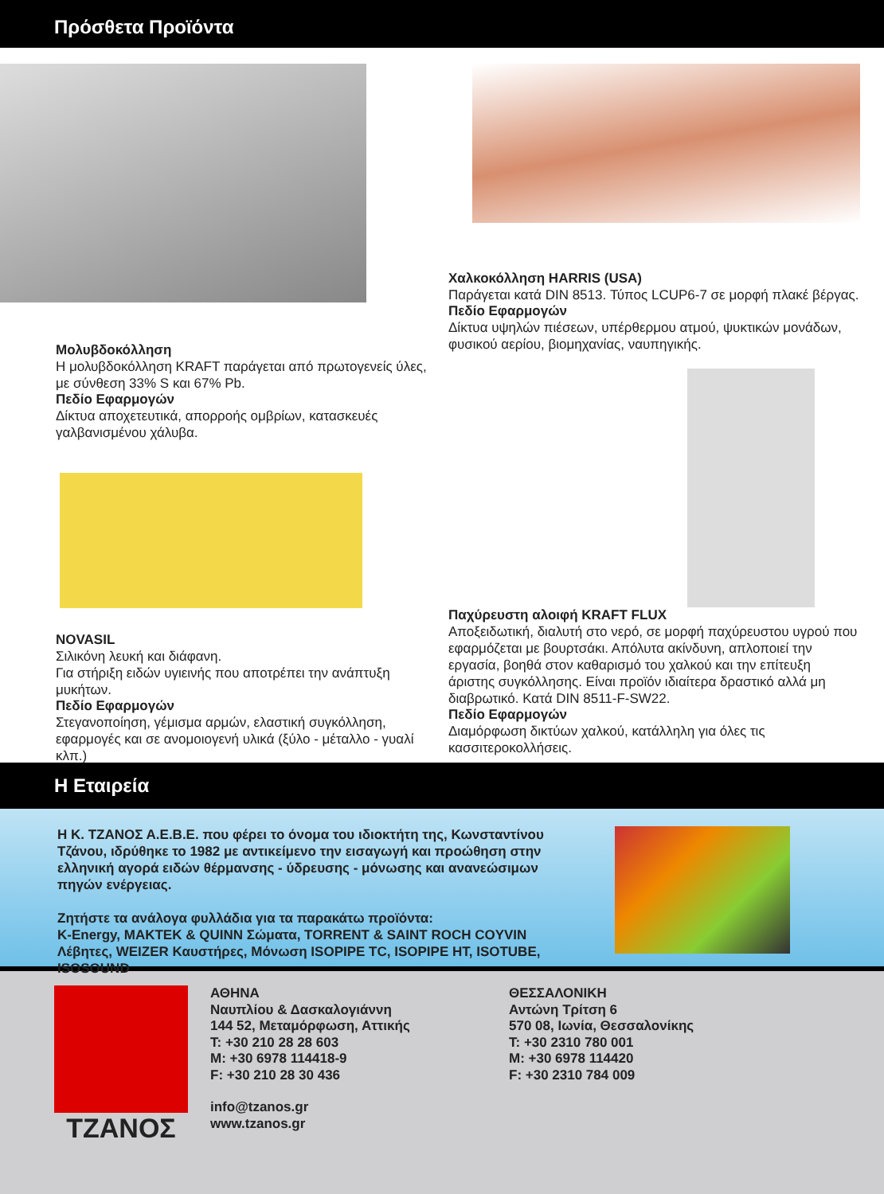Πρόσθετα Προϊόντα
Μολυβδοκόλληση
Η μολυβδοκόλληση KRAFT παράγεται από πρωτογενείς ύλες, με σύνθεση 33% S και 67% Pb.
Πεδίο Εφαρμογών
Δίκτυα αποχετευτικά, απορροής ομβρίων, κατασκευές γαλβανισμένου χάλυβα.
NOVASIL
Σιλικόνη λευκή και διάφανη.
Για στήριξη ειδών υγιεινής που αποτρέπει την ανάπτυξη μυκήτων.
Πεδίο Εφαρμογών
Στεγανοποίηση, γέμισμα αρμών, ελαστική συγκόλληση, εφαρμογές και σε ανομοιογενή υλικά (ξύλο - μέταλλο - γυαλί κλπ.)
Χαλκοκόλληση HARRIS (USA)
Παράγεται κατά DIN 8513. Τύπος LCUP6-7 σε μορφή πλακέ βέργας.
Πεδίο Εφαρμογών
Δίκτυα υψηλών πιέσεων, υπέρθερμου ατμού, ψυκτικών μονάδων, φυσικού αερίου, βιομηχανίας, ναυπηγικής.
Παχύρευστη αλοιφή KRAFT FLUX
Αποξειδωτική, διαλυτή στο νερό, σε μορφή παχύρευστου υγρού που εφαρμόζεται με βουρτσάκι. Απόλυτα ακίνδυνη, απλοποιεί την εργασία, βοηθά στον καθαρισμό του χαλκού και την επίτευξη άριστης συγκόλλησης. Είναι προϊόν ιδιαίτερα δραστικό αλλά μη διαβρωτικό. Κατά DIN 8511-F-SW22.
Πεδίο Εφαρμογών
Διαμόρφωση δικτύων χαλκού, κατάλληλη για όλες τις κασσιτεροκολλήσεις.
Η Εταιρεία
Η Κ. ΤΖΑΝΟΣ Α.Ε.Β.Ε. που φέρει το όνομα του ιδιοκτήτη της, Κωνσταντίνου Τζάνου, ιδρύθηκε το 1982 με αντικείμενο την εισαγωγή και προώθηση στην ελληνική αγορά ειδών θέρμανσης - ύδρευσης - μόνωσης και ανανεώσιμων πηγών ενέργειας.
Ζητήστε τα ανάλογα φυλλάδια για τα παρακάτω προϊόντα:
K-Energy, MAKTEK & QUINN Σώματα, TORRENT & SAINT ROCH COYVIN Λέβητες, WEIZER Καυστήρες, Μόνωση ISOPIPE TC, ISOPIPE HT, ISOTUBE, ISOSOUND
ΤΖΑΝΟΣ
ΑΘΗΝΑ
Ναυπλίου & Δασκαλογιάννη
144 52, Μεταμόρφωση, Αττικής
T: +30 210 28 28 603
M: +30 6978 114418-9
F: +30 210 28 30 436
info@tzanos.gr
www.tzanos.gr
ΘΕΣΣΑΛΟΝΙΚΗ
Αντώνη Τρίτση 6
570 08, Ιωνία, Θεσσαλονίκης
T: +30 2310 780 001
M: +30 6978 114420
F: +30 2310 784 009